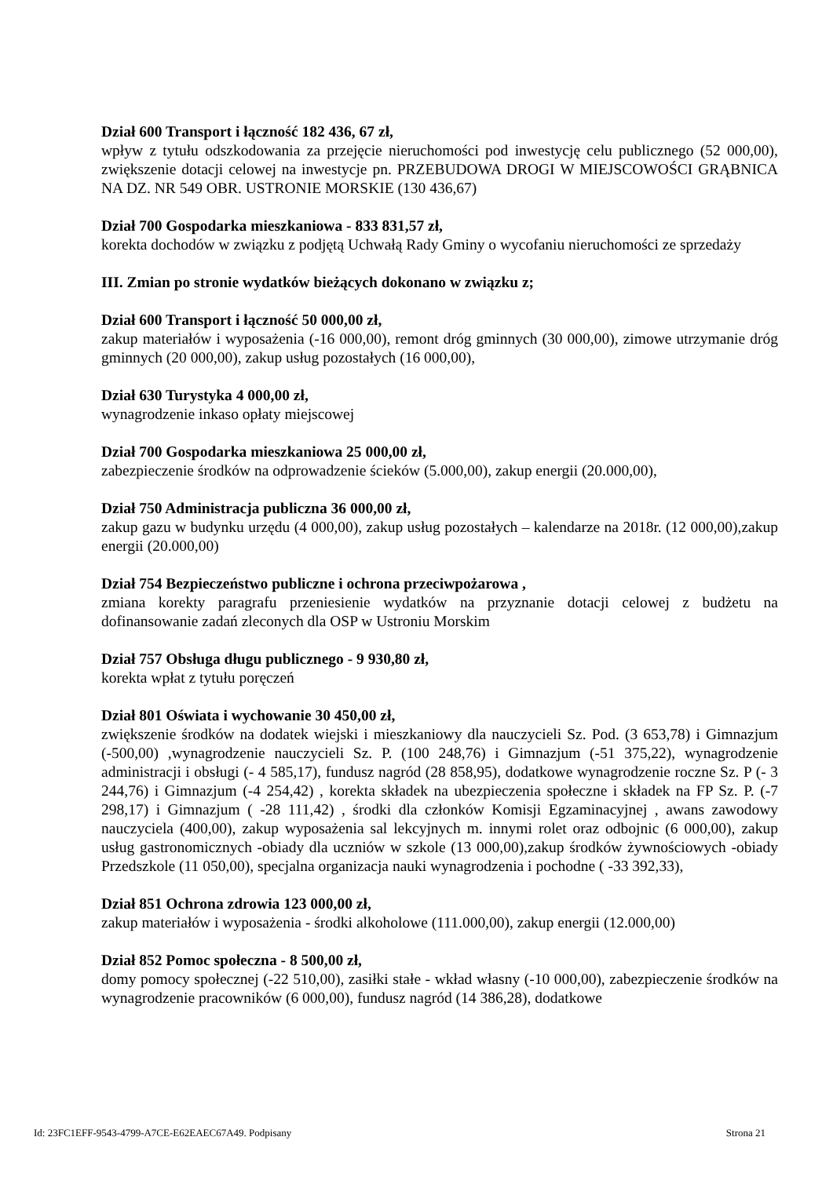Dział 600 Transport i łączność 182 436, 67 zł,
wpływ z tytułu odszkodowania za przejęcie nieruchomości pod inwestycję celu publicznego (52 000,00), zwiększenie dotacji celowej na inwestycje pn. PRZEBUDOWA DROGI W MIEJSCOWOŚCI GRĄBNICA NA DZ. NR 549 OBR. USTRONIE MORSKIE (130 436,67)
Dział 700 Gospodarka mieszkaniowa - 833 831,57 zł,
korekta dochodów w związku z podjętą Uchwałą Rady Gminy o wycofaniu nieruchomości ze sprzedaży
III. Zmian po stronie wydatków bieżących dokonano w związku z;
Dział 600 Transport i łączność 50 000,00 zł,
zakup materiałów i wyposażenia (-16 000,00), remont dróg gminnych (30 000,00), zimowe utrzymanie dróg gminnych (20 000,00), zakup usług pozostałych (16 000,00),
Dział 630 Turystyka 4 000,00 zł,
wynagrodzenie inkaso opłaty miejscowej
Dział 700 Gospodarka mieszkaniowa 25 000,00 zł,
zabezpieczenie środków na odprowadzenie ścieków (5.000,00), zakup energii (20.000,00),
Dział 750 Administracja publiczna 36 000,00 zł,
zakup gazu w budynku urzędu (4 000,00), zakup usług pozostałych – kalendarze na 2018r. (12 000,00),zakup energii (20.000,00)
Dział 754 Bezpieczeństwo publiczne i ochrona przeciwpożarowa ,
zmiana korekty paragrafu przeniesienie wydatków na przyznanie dotacji celowej z budżetu na dofinansowanie zadań zleconych dla OSP w Ustroniu Morskim
Dział 757 Obsługa długu publicznego - 9 930,80 zł,
korekta wpłat z tytułu poręczeń
Dział 801 Oświata i wychowanie 30 450,00 zł,
zwiększenie środków na dodatek wiejski i mieszkaniowy dla nauczycieli Sz. Pod. (3 653,78) i Gimnazjum (-500,00) ,wynagrodzenie nauczycieli Sz. P. (100 248,76) i Gimnazjum (-51 375,22), wynagrodzenie administracji i obsługi (- 4 585,17), fundusz nagród (28 858,95), dodatkowe wynagrodzenie roczne Sz. P (- 3 244,76) i Gimnazjum (-4 254,42) , korekta składek na ubezpieczenia społeczne i składek na FP Sz. P. (-7 298,17) i Gimnazjum ( -28 111,42) , środki dla członków Komisji Egzaminacyjnej , awans zawodowy nauczyciela (400,00), zakup wyposażenia sal lekcyjnych m. innymi rolet oraz odbojnic (6 000,00), zakup usług gastronomicznych -obiady dla uczniów w szkole (13 000,00),zakup środków żywnościowych -obiady Przedszkole (11 050,00), specjalna organizacja nauki wynagrodzenia i pochodne ( -33 392,33),
Dział 851 Ochrona zdrowia 123 000,00 zł,
zakup materiałów i wyposażenia - środki alkoholowe (111.000,00), zakup energii (12.000,00)
Dział 852 Pomoc społeczna - 8 500,00 zł,
domy pomocy społecznej (-22 510,00), zasiłki stałe - wkład własny (-10 000,00), zabezpieczenie środków na wynagrodzenie pracowników (6 000,00), fundusz nagród (14 386,28), dodatkowe
Id: 23FC1EFF-9543-4799-A7CE-E62EAEC67A49. Podpisany Strona 21